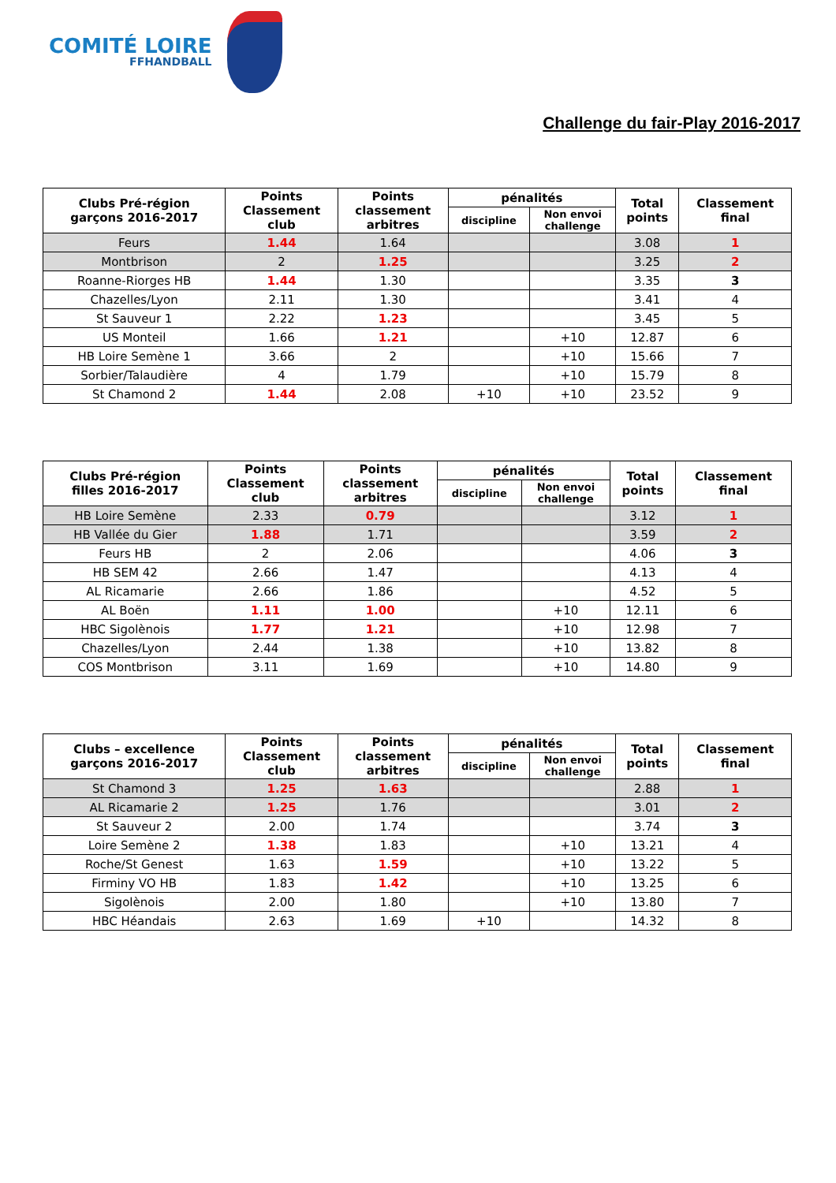COMITÉ LOIRE
FFHANDBALL
Challenge du fair-Play 2016-2017
| Clubs Pré-région garçons 2016-2017 | Points Classement club | Points classement arbitres | pénalités | | Total points | Classement final |
| --- | --- | --- | --- | --- | --- | --- |
| | | | discipline | Non envoi challenge | | |
| Feurs | 1.44 | 1.64 | | | 3.08 | 1 |
| Montbrison | 2 | 1.25 | | | 3.25 | 2 |
| Roanne-Riorges HB | 1.44 | 1.30 | | | 3.35 | 3 |
| Chazelles/Lyon | 2.11 | 1.30 | | | 3.41 | 4 |
| St Sauveur 1 | 2.22 | 1.23 | | | 3.45 | 5 |
| US Monteil | 1.66 | 1.21 | | +10 | 12.87 | 6 |
| HB Loire Semène 1 | 3.66 | 2 | | +10 | 15.66 | 7 |
| Sorbier/Talaudière | 4 | 1.79 | | +10 | 15.79 | 8 |
| St Chamond 2 | 1.44 | 2.08 | +10 | +10 | 23.52 | 9 |
| Clubs Pré-région filles 2016-2017 | Points Classement club | Points classement arbitres | pénalités | | Total points | Classement final |
| --- | --- | --- | --- | --- | --- | --- |
| | | | discipline | Non envoi challenge | | |
| HB Loire Semène | 2.33 | 0.79 | | | 3.12 | 1 |
| HB Vallée du Gier | 1.88 | 1.71 | | | 3.59 | 2 |
| Feurs HB | 2 | 2.06 | | | 4.06 | 3 |
| HB SEM 42 | 2.66 | 1.47 | | | 4.13 | 4 |
| AL Ricamarie | 2.66 | 1.86 | | | 4.52 | 5 |
| AL Boën | 1.11 | 1.00 | | +10 | 12.11 | 6 |
| HBC Sigolènois | 1.77 | 1.21 | | +10 | 12.98 | 7 |
| Chazelles/Lyon | 2.44 | 1.38 | | +10 | 13.82 | 8 |
| COS Montbrison | 3.11 | 1.69 | | +10 | 14.80 | 9 |
| Clubs – excellence garçons 2016-2017 | Points Classement club | Points classement arbitres | pénalités | | Total points | Classement final |
| --- | --- | --- | --- | --- | --- | --- |
| | | | discipline | Non envoi challenge | | |
| St Chamond 3 | 1.25 | 1.63 | | | 2.88 | 1 |
| AL Ricamarie 2 | 1.25 | 1.76 | | | 3.01 | 2 |
| St Sauveur 2 | 2.00 | 1.74 | | | 3.74 | 3 |
| Loire Semène 2 | 1.38 | 1.83 | | +10 | 13.21 | 4 |
| Roche/St Genest | 1.63 | 1.59 | | +10 | 13.22 | 5 |
| Firminy VO HB | 1.83 | 1.42 | | +10 | 13.25 | 6 |
| Sigolènois | 2.00 | 1.80 | | +10 | 13.80 | 7 |
| HBC Héandais | 2.63 | 1.69 | +10 | | 14.32 | 8 |